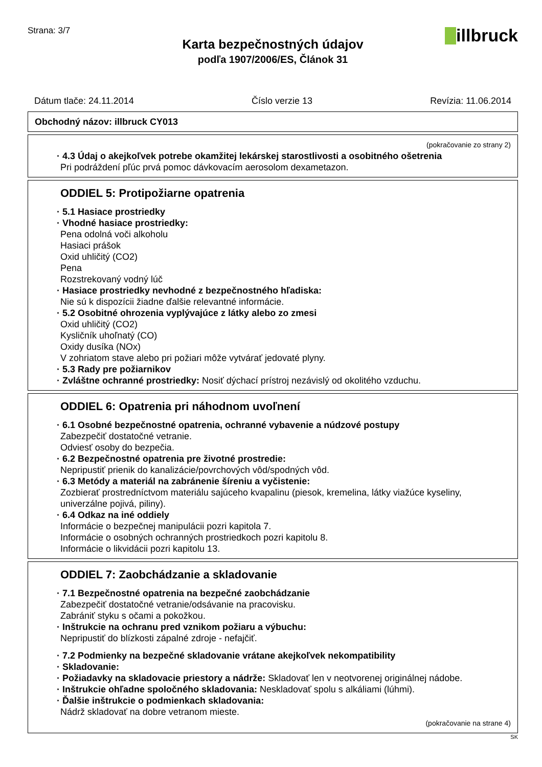Strana: 3/7
Karta bezpečnostných údajov
podľa 1907/2006/ES, Článok 31
illbruck
Dátum tlače: 24.11.2014 Číslo verzie 13 Revízia: 11.06.2014
Obchodný názov: illbruck CY013
(pokračovanie zo strany 2)
· 4.3 Údaj o akejkoľvek potrebe okamžitej lekárskej starostlivosti a osobitného ošetrenia
Pri podráždení pľúc prvá pomoc dávkovacím aerosolom dexametazon.
ODDIEL 5: Protipožiarne opatrenia
· 5.1 Hasiace prostriedky
· Vhodné hasiace prostriedky:
Pena odolná voči alkoholu
Hasiaci prášok
Oxid uhličitý (CO2)
Pena
Rozstrekovaný vodný lúč
· Hasiace prostriedky nevhodné z bezpečnostného hľadiska:
Nie sú k dispozícii žiadne ďalšie relevantné informácie.
· 5.2 Osobitné ohrozenia vyplývajúce z látky alebo zo zmesi
Oxid uhličitý (CO2)
Kysličník uhoľnatý (CO)
Oxidy dusíka (NOx)
V zohriatom stave alebo pri požiari môže vytvárať jedovaté plyny.
· 5.3 Rady pre požiarnikov
· Zvláštne ochranné prostriedky: Nosiť dýchací prístroj nezávislý od okolitého vzduchu.
ODDIEL 6: Opatrenia pri náhodnom uvoľnení
· 6.1 Osobné bezpečnostné opatrenia, ochranné vybavenie a núdzové postupy
Zabezpečiť dostatočné vetranie.
Odviesť osoby do bezpečia.
· 6.2 Bezpečnostné opatrenia pre životné prostredie:
Nepripustiť prienik do kanalizácie/povrchových vôd/spodných vôd.
· 6.3 Metódy a materiál na zabránenie šíreniu a vyčistenie:
Zozbierať prostredníctvom materiálu sajúceho kvapalinu (piesok, kremelina, látky viažúce kyseliny, univerzálne pojivá, piliny).
· 6.4 Odkaz na iné oddiely
Informácie o bezpečnej manipulácii pozri kapitola 7.
Informácie o osobných ochranných prostriedkoch pozri kapitolu 8.
Informácie o likvidácii pozri kapitolu 13.
ODDIEL 7: Zaobchádzanie a skladovanie
· 7.1 Bezpečnostné opatrenia na bezpečné zaobchádzanie
Zabezpečiť dostatočné vetranie/odsávanie na pracovisku.
Zabrániť styku s očami a pokožkou.
· Inštrukcie na ochranu pred vznikom požiaru a výbuchu:
Nepripustiť do blízkosti zápalné zdroje - nefajčiť.
· 7.2 Podmienky na bezpečné skladovanie vrátane akejkoľvek nekompatibility
· Skladovanie:
· Požiadavky na skladovacie priestory a nádrže: Skladovať len v neotvorenej originálnej nádobe.
· Inštrukcie ohľadne spoločného skladovania: Neskladovať spolu s alkáliami (lúhmi).
· Ďalšie inštrukcie o podmienkach skladovania:
Nádrž skladovať na dobre vetranom mieste.
(pokračovanie na strane 4)
SK